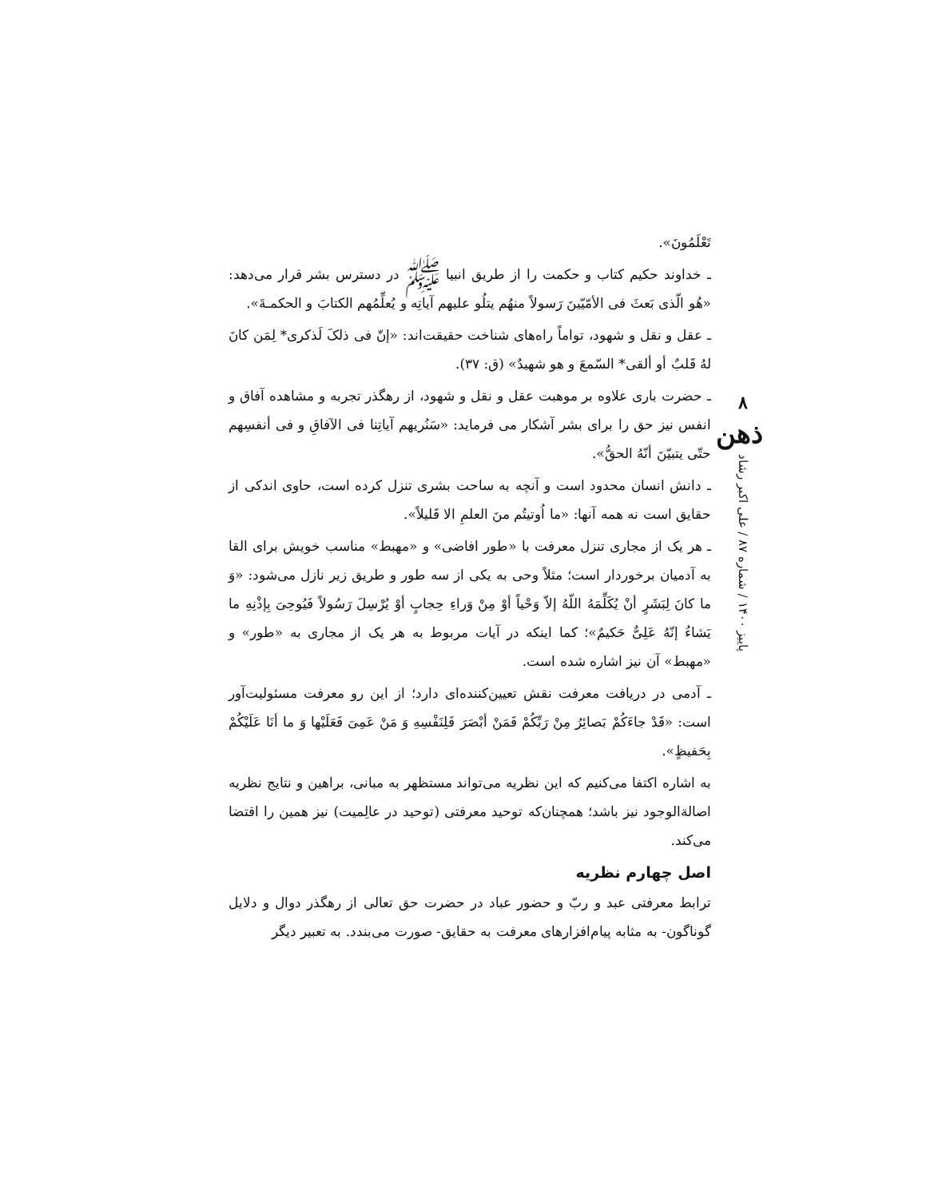تَعْلَمُونَ».
ـ خداوند حکیم کتاب و حکمت را از طریق انبیا ﷺ در دسترس بشر قرار می‌دهد: «هُو الّذی بَعثَ فی الأمّیّینَ رَسولاً منهُم یتلُو علیهم آیاتِه و یُعلِّمُهم الکتابَ و الحکمـةَ».
ـ عقل و نقل و شهود، تواماً راه‌های شناخت حقیقت‌اند: «إنّ فی ذلکَ لَذکری* لِمَن کانَ لهُ قَلبٌ أو ألقی* السّمعَ و هو شهیدٌ» (ق: ۳۷).
ـ حضرت باری علاوه بر موهبت عقل و نقل و شهود، از رهگذر تجربه و مشاهده آفاق و انفس نیز حق را برای بشر آشکار می فرماید: «سَنُریهم آیاتِنا فی الآفاقِ و فی أنفسِهم حتّی یتبیّنَ أنّهُ الحقُّ».
ـ دانش انسان محدود است و آنچه به ساحت بشری تنزل کرده است، حاوی اندکی از حقایق است نه همه آنها: «ما اُوتیتُم منَ العلمِ الا قَلیلاً».
ـ هر یک از مجاری تنزل معرفت با «طور افاضی» و «مهبط» مناسب خویش برای القا به آدمیان برخوردار است؛ مثلاً وحی به یکی از سه طور و طریق زیر نازل می‌شود: «وَ ما کانَ لِبَشَرٍ أنْ یُکَلِّمَهُ اللّهُ إلاّ وَحْیاً أوْ مِنْ وَراءِ حِجابٍ أوْ یُرْسِلَ رَسُولاً فَیُوحِیَ بِإذْنِهِ ما یَشاءُ إنّهُ عَلِیٌّ حَکیمٌ»؛ کما اینکه در آیات مربوط به هر یک از مجاری به «طور» و «مهبط» آن نیز اشاره شده است.
ـ آدمی در دریافت معرفت نقش تعیین‌کننده‌ای دارد؛ از این رو معرفت مسئولیت‌آور است: «قَدْ جاءَکُمْ بَصائِرُ مِنْ رَبِّکُمْ فَمَنْ أبْصَرَ فَلِنَفْسِهِ وَ مَنْ عَمِیَ فَعَلَیْها وَ ما أنَا عَلَیْکُمْ بِحَفیظٍ».
به اشاره اکتفا می‌کنیم که این نظریه می‌تواند مستظهر به مبانی، براهین و نتایج نظریه اصالةالوجود نیز باشد؛ همچنان‌که توحید معرفتی (توحید در عالِمیت) نیز همین را اقتضا می‌کند.
اصل چهارم نظریه
ترابط معرفتی عبد و ربّ و حضور عباد در حضرت حق تعالی از رهگذر دوال و دلایل گوناگون- به مثابه پیام‌افزارهای معرفت به حقایق- صورت می‌بندد. به تعبیر دیگر
۸
ذهن
پاییز ۱۴۰۰ / شماره ۸۷ / علی اکبر رشاد